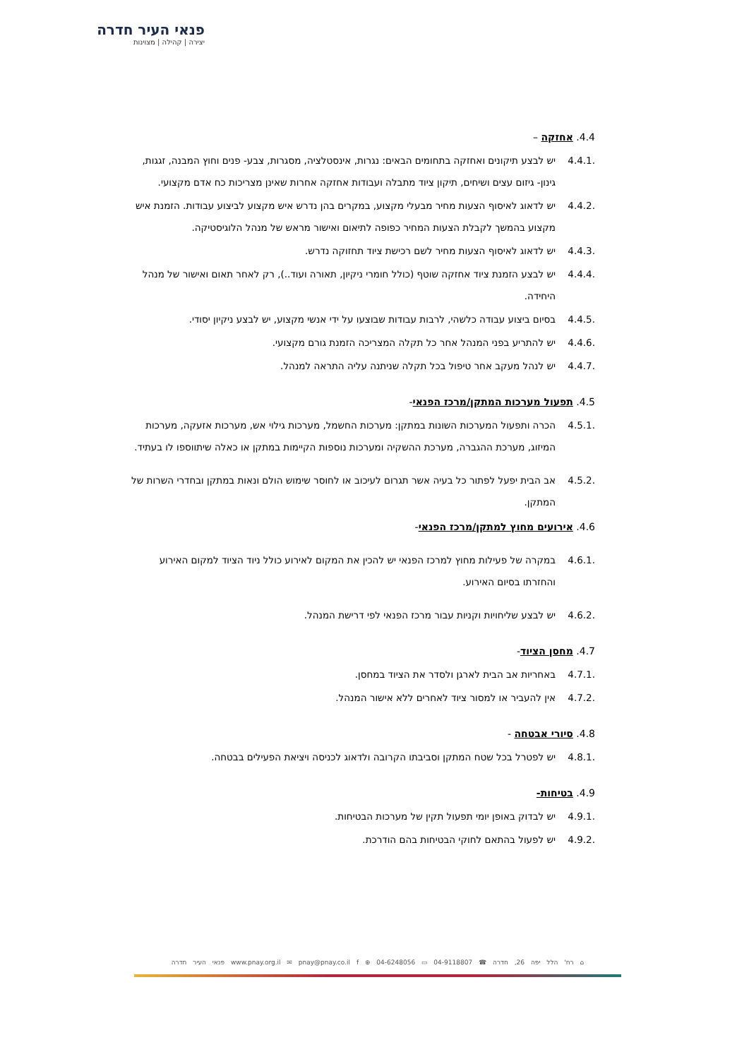פנאי העיר חדרה
יצירה | קהילה | מצוינות
4.4. אחזקה –
4.4.1. יש לבצע תיקונים ואחזקה בתחומים הבאים: נגרות, אינסטלציה, מסגרות, צבע- פנים וחוץ המבנה, זגגות, גינון- גיזום עצים ושיחים, תיקון ציוד מתבלה ועבודות אחזקה אחרות שאינן מצריכות כח אדם מקצועי.
4.4.2. יש לדאוג לאיסוף הצעות מחיר מבעלי מקצוע, במקרים בהן נדרש איש מקצוע לביצוע עבודות. הזמנת איש מקצוע בהמשך לקבלת הצעות המחיר כפופה לתיאום ואישור מראש של מנהל הלוגיסטיקה.
4.4.3. יש לדאוג לאיסוף הצעות מחיר לשם רכישת ציוד תחזוקה נדרש.
4.4.4. יש לבצע הזמנת ציוד אחזקה שוטף (כולל חומרי ניקיון, תאורה ועוד..), רק לאחר תאום ואישור של מנהל היחידה.
4.4.5. בסיום ביצוע עבודה כלשהי, לרבות עבודות שבוצעו על ידי אנשי מקצוע, יש לבצע ניקיון יסודי.
4.4.6. יש להתריע בפני המנהל אחר כל תקלה המצריכה הזמנת גורם מקצועי.
4.4.7. יש לנהל מעקב אחר טיפול בכל תקלה שניתנה עליה התראה למנהל.
4.5. תפעול מערכות המתקן/מרכז הפנאי-
4.5.1. הכרה ותפעול המערכות השונות במתקן: מערכות החשמל, מערכות גילוי אש, מערכות אזעקה, מערכות המיזוג, מערכת ההגברה, מערכת ההשקיה ומערכות נוספות הקיימות במתקן או כאלה שיתווספו לו בעתיד.
4.5.2. אב הבית יפעל לפתור כל בעיה אשר תגרום לעיכוב או לחוסר שימוש הולם ונאות במתקן ובחדרי השרות של המתקן.
4.6. אירועים מחוץ למתקן/מרכז הפנאי-
4.6.1. במקרה של פעילות מחוץ למרכז הפנאי יש להכין את המקום לאירוע כולל ניוד הציוד למקום האירוע והחזרתו בסיום האירוע.
4.6.2. יש לבצע שליחויות וקניות עבור מרכז הפנאי לפי דרישת המנהל.
4.7. מחסן הציוד-
4.7.1. באחריות אב הבית לארגן ולסדר את הציוד במחסן.
4.7.2. אין להעביר או למסור ציוד לאחרים ללא אישור המנהל.
4.8. סיורי אבטחה -
4.8.1. יש לפטרל בכל שטח המתקן וסביבתו הקרובה ולדאוג לכניסה ויציאת הפעילים בבטחה.
4.9. בטיחות-
4.9.1. יש לבדוק באופן יומי תפעול תקין של מערכות הבטיחות.
4.9.2. יש לפעול בהתאם לחוקי הבטיחות בהם הודרכת.
⌂ רח' הלל יפה 26, חדרה ☎ 04-9118807 ▭ 04-6248056 ⊕ www.pnay.org.il ✉ pnay@pnay.co.il f פנאי העיר חדרה